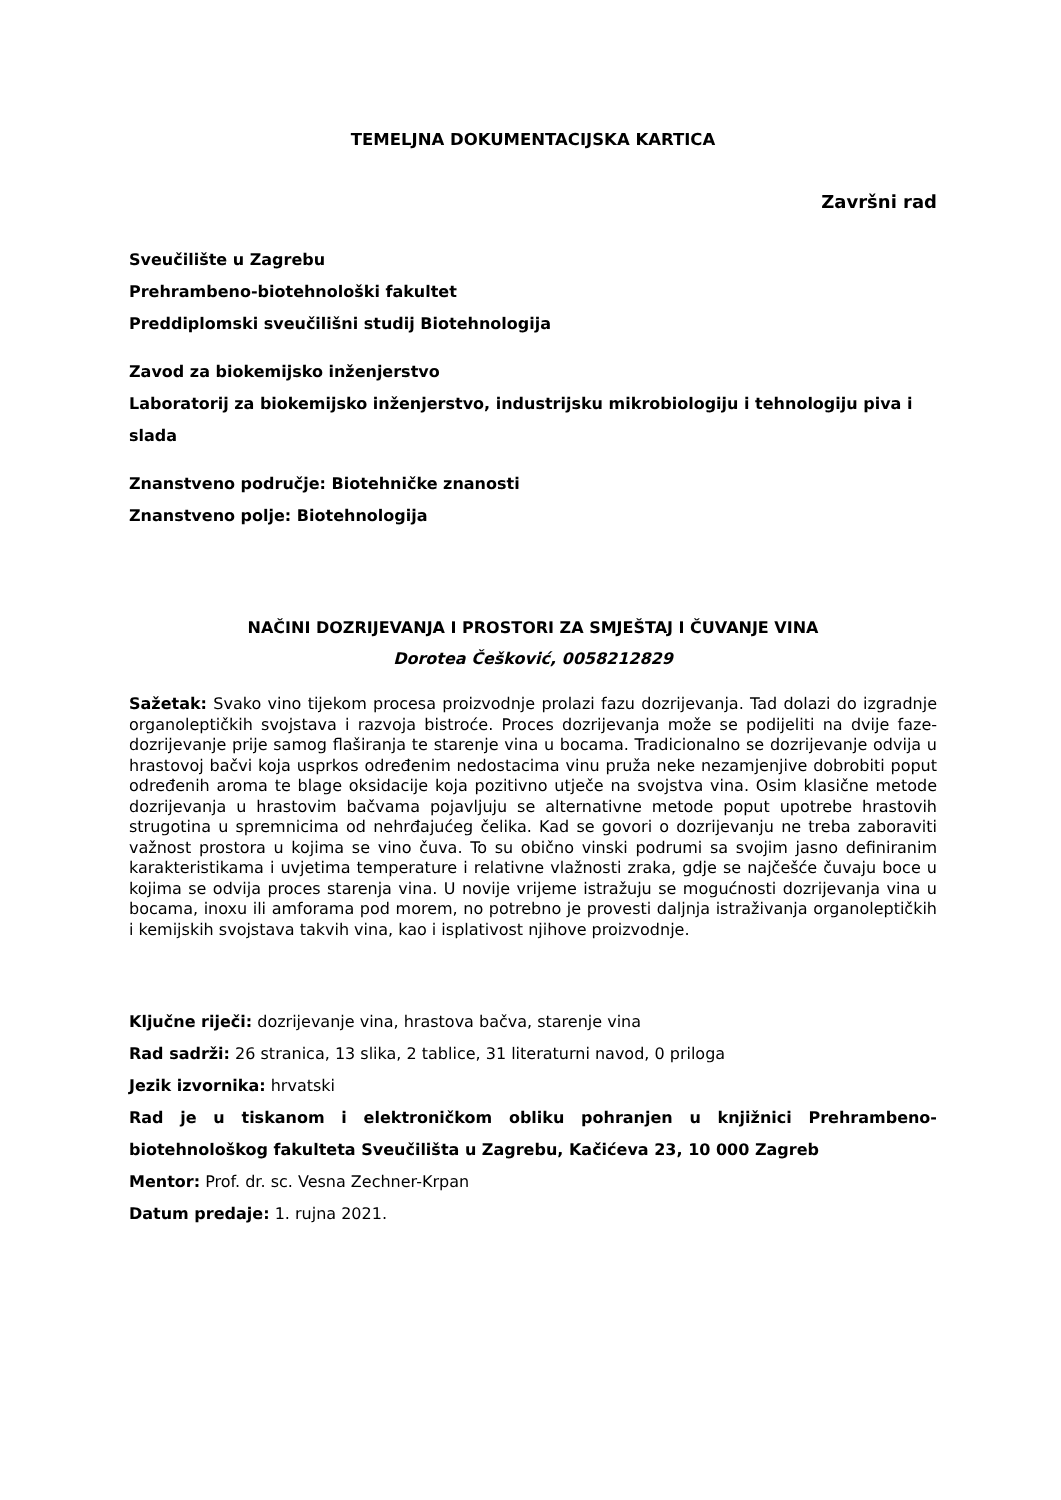TEMELJNA DOKUMENTACIJSKA KARTICA
Završni rad
Sveučilište u Zagrebu
Prehrambeno-biotehnološki fakultet
Preddiplomski sveučilišni studij Biotehnologija
Zavod za biokemijsko inženjerstvo
Laboratorij za biokemijsko inženjerstvo, industrijsku mikrobiologiju i tehnologiju piva i slada
Znanstveno područje: Biotehničke znanosti
Znanstveno polje: Biotehnologija
NAČINI DOZRIJEVANJA I PROSTORI ZA SMJEŠTAJ I ČUVANJE VINA
Dorotea Češković, 0058212829
Sažetak: Svako vino tijekom procesa proizvodnje prolazi fazu dozrijevanja. Tad dolazi do izgradnje organoleptičkih svojstava i razvoja bistroće. Proces dozrijevanja može se podijeliti na dvije faze-dozrijevanje prije samog flaširanja te starenje vina u bocama. Tradicionalno se dozrijevanje odvija u hrastovoj bačvi koja usprkos određenim nedostacima vinu pruža neke nezamjenjive dobrobiti poput određenih aroma te blage oksidacije koja pozitivno utječe na svojstva vina. Osim klasične metode dozrijevanja u hrastovim bačvama pojavljuju se alternativne metode poput upotrebe hrastovih strugotina u spremnicima od nehrđajućeg čelika. Kad se govori o dozrijevanju ne treba zaboraviti važnost prostora u kojima se vino čuva. To su obično vinski podrumi sa svojim jasno definiranim karakteristikama i uvjetima temperature i relativne vlažnosti zraka, gdje se najčešće čuvaju boce u kojima se odvija proces starenja vina. U novije vrijeme istražuju se mogućnosti dozrijevanja vina u bocama, inoxu ili amforama pod morem, no potrebno je provesti daljnja istraživanja organoleptičkih i kemijskih svojstava takvih vina, kao i isplativost njihove proizvodnje.
Ključne riječi: dozrijevanje vina, hrastova bačva, starenje vina
Rad sadrži: 26 stranica, 13 slika, 2 tablice, 31 literaturni navod, 0 priloga
Jezik izvornika: hrvatski
Rad je u tiskanom i elektroničkom obliku pohranjen u knjižnici Prehrambeno-biotehnološkog fakulteta Sveučilišta u Zagrebu, Kačićeva 23, 10 000 Zagreb
Mentor: Prof. dr. sc. Vesna Zechner-Krpan
Datum predaje: 1. rujna 2021.